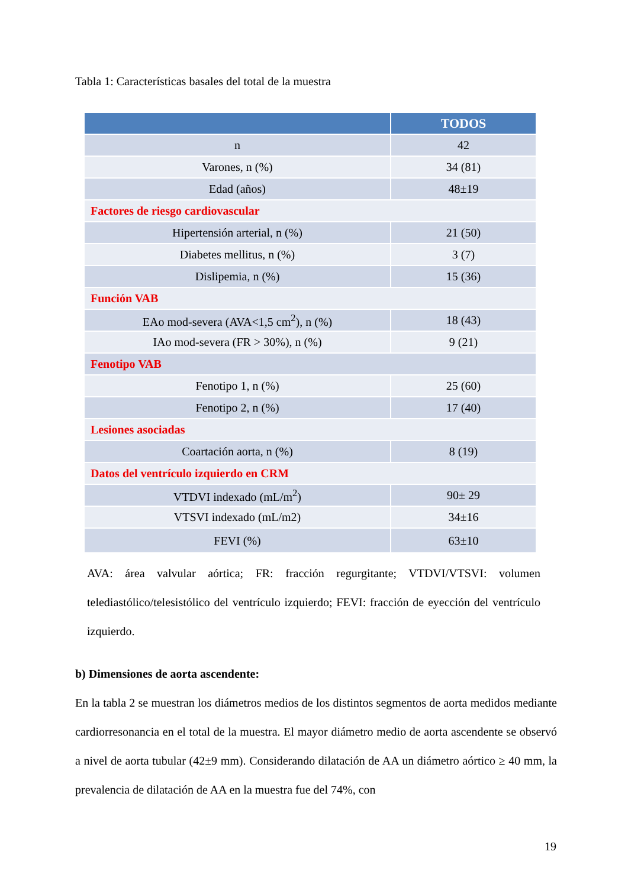Tabla 1: Características basales del total de la muestra
| | TODOS |
| --- | --- |
| n | 42 |
| Varones, n (%) | 34 (81) |
| Edad (años) | 48±19 |
| Factores de riesgo cardiovascular | |
| Hipertensión arterial, n (%) | 21 (50) |
| Diabetes mellitus, n (%) | 3 (7) |
| Dislipemia, n (%) | 15 (36) |
| Función VAB | |
| EAo mod-severa (AVA<1,5 cm<sup>2</sup>), n (%) | 18 (43) |
| IAo mod-severa (FR > 30%), n (%) | 9 (21) |
| Fenotipo VAB | |
| Fenotipo 1, n (%) | 25 (60) |
| Fenotipo 2, n (%) | 17 (40) |
| Lesiones asociadas | |
| Coartación aorta, n (%) | 8 (19) |
| Datos del ventrículo izquierdo en CRM | |
| VTDVI indexado (mL/m<sup>2</sup>) | 90± 29 |
| VTSVI indexado (mL/m2) | 34±16 |
| FEVI (%) | 63±10 |
AVA: área valvular aórtica; FR: fracción regurgitante; VTDVI/VTSVI: volumen telediastólico/telesistólico del ventrículo izquierdo; FEVI: fracción de eyección del ventrículo izquierdo.
b) Dimensiones de aorta ascendente:
En la tabla 2 se muestran los diámetros medios de los distintos segmentos de aorta medidos mediante cardiorresonancia en el total de la muestra. El mayor diámetro medio de aorta ascendente se observó a nivel de aorta tubular (42±9 mm). Considerando dilatación de AA un diámetro aórtico ≥ 40 mm, la prevalencia de dilatación de AA en la muestra fue del 74%, con
19